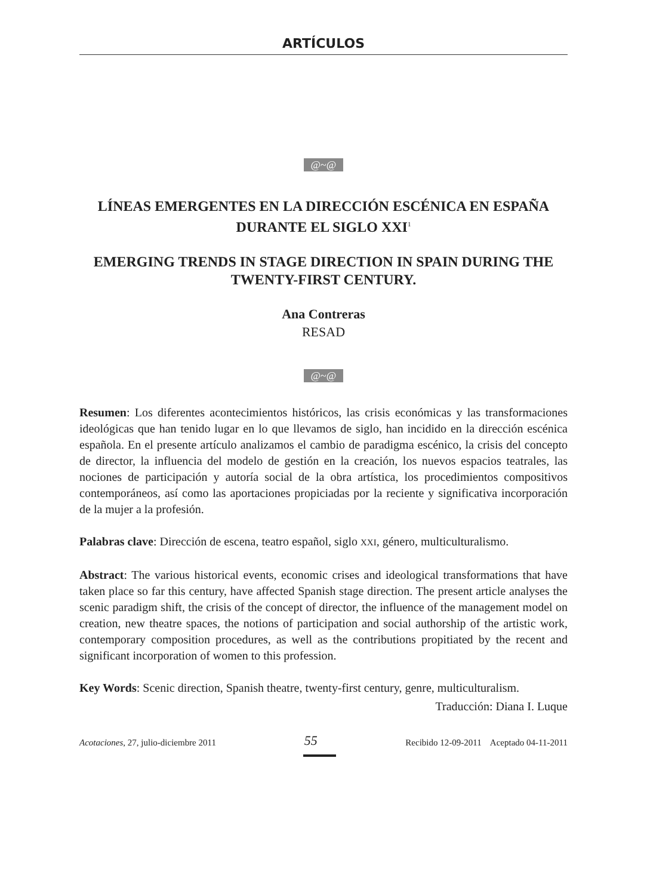ARTÍCULOS
@~@
LÍNEAS EMERGENTES EN LA DIRECCIÓN ESCÉNICA EN ESPAÑA DURANTE EL SIGLO XXI<sup>1</sup>
EMERGING TRENDS IN STAGE DIRECTION IN SPAIN DURING THE TWENTY-FIRST CENTURY.
Ana Contreras
RESAD
@~@
Resumen: Los diferentes acontecimientos históricos, las crisis económicas y las transformaciones ideológicas que han tenido lugar en lo que llevamos de siglo, han incidido en la dirección escénica española. En el presente artículo analizamos el cambio de paradigma escénico, la crisis del concepto de director, la influencia del modelo de gestión en la creación, los nuevos espacios teatrales, las nociones de participación y autoría social de la obra artística, los procedimientos compositivos contemporáneos, así como las aportaciones propiciadas por la reciente y significativa incorporación de la mujer a la profesión.
Palabras clave: Dirección de escena, teatro español, siglo XXI, género, multiculturalismo.
Abstract: The various historical events, economic crises and ideological transformations that have taken place so far this century, have affected Spanish stage direction. The present article analyses the scenic paradigm shift, the crisis of the concept of director, the influence of the management model on creation, new theatre spaces, the notions of participation and social authorship of the artistic work, contemporary composition procedures, as well as the contributions propitiated by the recent and significant incorporation of women to this profession.
Key Words: Scenic direction, Spanish theatre, twenty-first century, genre, multiculturalism.
Traducción: Diana I. Luque
Acotaciones, 27, julio-diciembre 2011 55 Recibido 12-09-2011 Aceptado 04-11-2011